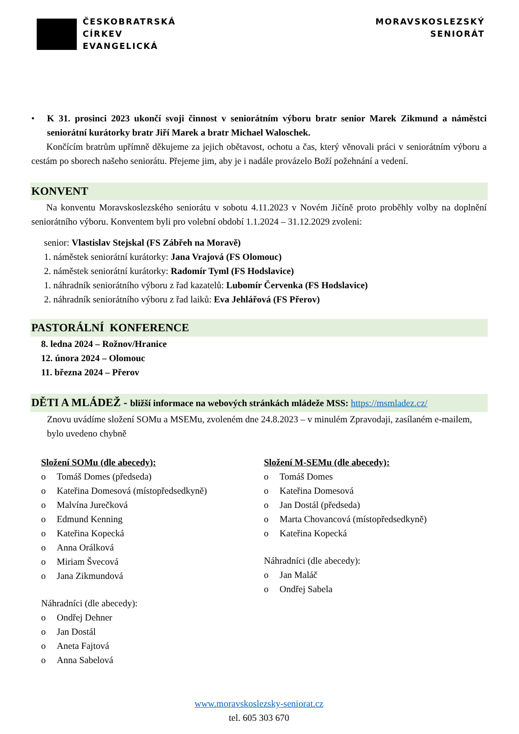ČESKOBRATRSKÁ
CÍRKEV
EVANGELICKÁ
MORAVSKOSLEZSKÝ
SENIORÁT
• K 31. prosinci 2023 ukončí svoji činnost v seniorátním výboru bratr senior Marek Zikmund a náměstci seniorátní kurátorky bratr Jiří Marek a bratr Michael Waloschek.
Končícím bratrům upřímně děkujeme za jejich obětavost, ochotu a čas, který věnovali práci v seniorátním výboru a cestám po sborech našeho seniorátu. Přejeme jim, aby je i nadále provázelo Boží požehnání a vedení.
KONVENT
Na konventu Moravskoslezského seniorátu v sobotu 4.11.2023 v Novém Jičíně proto proběhly volby na doplnění seniorátního výboru. Konventem byli pro volební období 1.1.2024 – 31.12.2029 zvoleni:
senior: Vlastislav Stejskal (FS Zábřeh na Moravě)
1. náměstek seniorátní kurátorky: Jana Vrajová (FS Olomouc)
2. náměstek seniorátní kurátorky: Radomír Tyml (FS Hodslavice)
1. náhradník seniorátního výboru z řad kazatelů: Lubomír Červenka (FS Hodslavice)
2. náhradník seniorátního výboru z řad laiků: Eva Jehlářová (FS Přerov)
PASTORÁLNÍ KONFERENCE
8. ledna 2024 – Rožnov/Hranice
12. února 2024 – Olomouc
11. března 2024 – Přerov
DĚTI A MLÁDEŽ - bližší informace na webových stránkách mládeže MSS: https://msmladez.cz/
Znovu uvádíme složení SOMu a MSEMu, zvoleném dne 24.8.2023 – v minulém Zpravodaji, zasílaném e-mailem, bylo uvedeno chybně
Složení SOMu (dle abecedy):
o Tomáš Domes (předseda)
o Kateřina Domesová (místopředsedkyně)
o Malvína Jurečková
o Edmund Kenning
o Kateřina Kopecká
o Anna Orálková
o Miriam Švecová
o Jana Zikmundová
Náhradníci (dle abecedy):
o Ondřej Dehner
o Jan Dostál
o Aneta Fajtová
o Anna Sabelová
Složení M-SEMu (dle abecedy):
o Tomáš Domes
o Kateřina Domesová
o Jan Dostál (předseda)
o Marta Chovancová (místopředsedkyně)
o Kateřina Kopecká
Náhradníci (dle abecedy):
o Jan Maláč
o Ondřej Sabela
www.moravskoslezsky-seniorat.cz
tel. 605 303 670